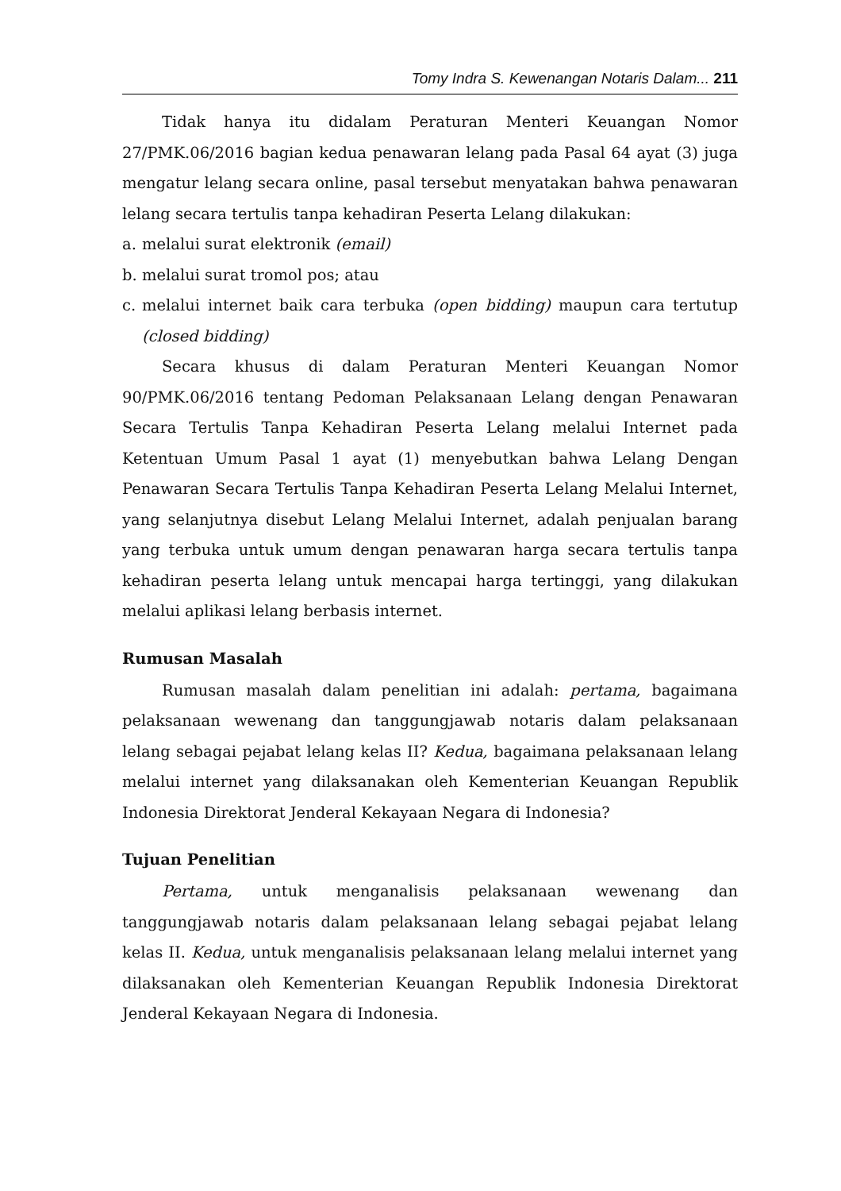Tomy Indra S. Kewenangan Notaris Dalam... 211
Tidak hanya itu didalam Peraturan Menteri Keuangan Nomor 27/PMK.06/2016 bagian kedua penawaran lelang pada Pasal 64 ayat (3) juga mengatur lelang secara online, pasal tersebut menyatakan bahwa penawaran lelang secara tertulis tanpa kehadiran Peserta Lelang dilakukan:
a. melalui surat elektronik (email)
b. melalui surat tromol pos; atau
c. melalui internet baik cara terbuka (open bidding) maupun cara tertutup (closed bidding)
Secara khusus di dalam Peraturan Menteri Keuangan Nomor 90/PMK.06/2016 tentang Pedoman Pelaksanaan Lelang dengan Penawaran Secara Tertulis Tanpa Kehadiran Peserta Lelang melalui Internet pada Ketentuan Umum Pasal 1 ayat (1) menyebutkan bahwa Lelang Dengan Penawaran Secara Tertulis Tanpa Kehadiran Peserta Lelang Melalui Internet, yang selanjutnya disebut Lelang Melalui Internet, adalah penjualan barang yang terbuka untuk umum dengan penawaran harga secara tertulis tanpa kehadiran peserta lelang untuk mencapai harga tertinggi, yang dilakukan melalui aplikasi lelang berbasis internet.
Rumusan Masalah
Rumusan masalah dalam penelitian ini adalah: pertama, bagaimana pelaksanaan wewenang dan tanggungjawab notaris dalam pelaksanaan lelang sebagai pejabat lelang kelas II? Kedua, bagaimana pelaksanaan lelang melalui internet yang dilaksanakan oleh Kementerian Keuangan Republik Indonesia Direktorat Jenderal Kekayaan Negara di Indonesia?
Tujuan Penelitian
Pertama, untuk menganalisis pelaksanaan wewenang dan tanggungjawab notaris dalam pelaksanaan lelang sebagai pejabat lelang kelas II. Kedua, untuk menganalisis pelaksanaan lelang melalui internet yang dilaksanakan oleh Kementerian Keuangan Republik Indonesia Direktorat Jenderal Kekayaan Negara di Indonesia.